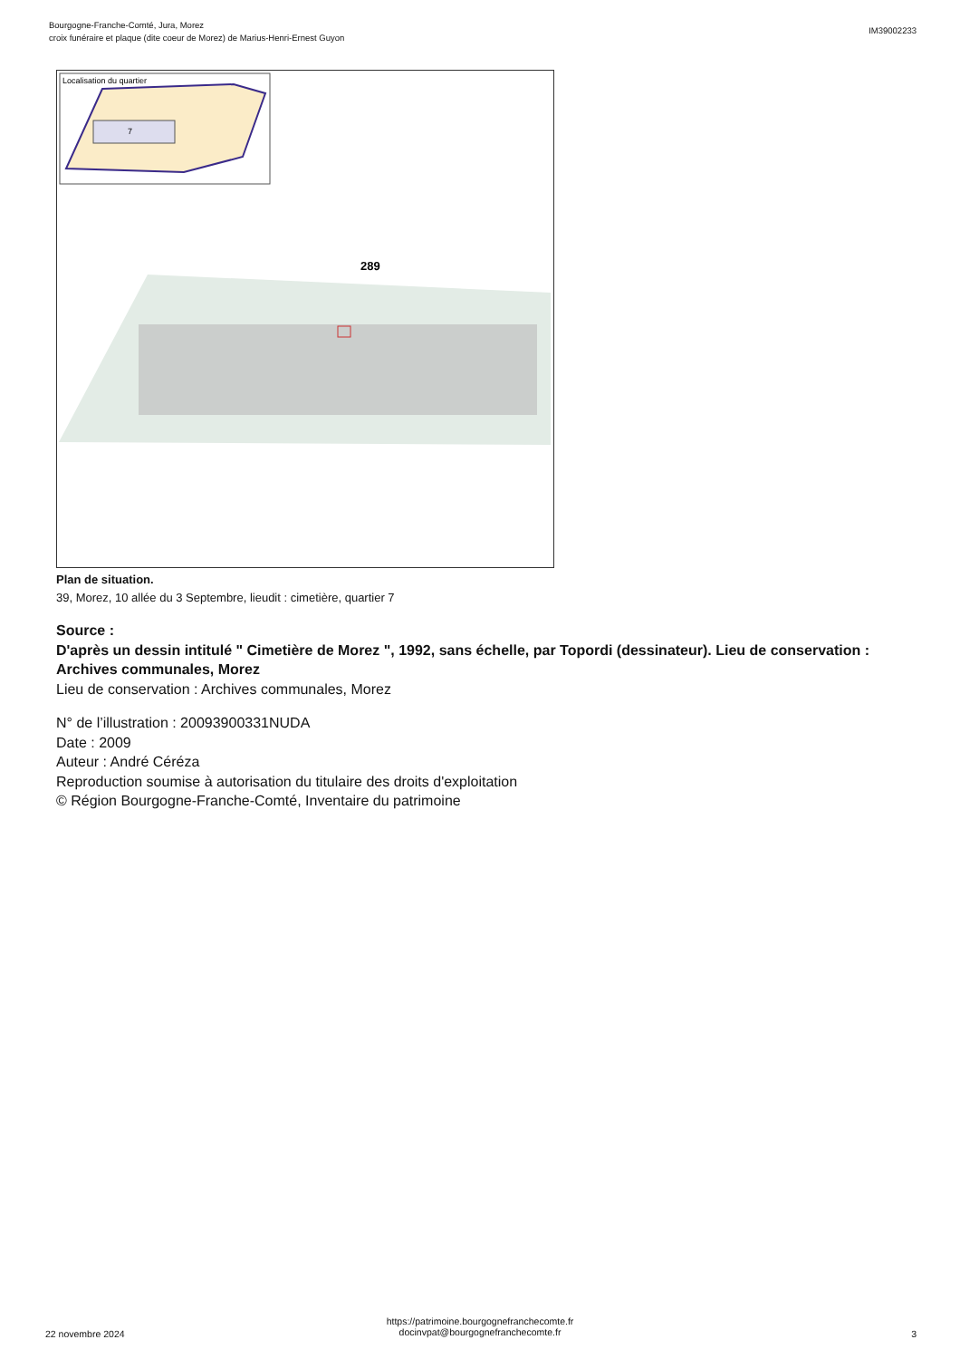Bourgogne-Franche-Comté, Jura, Morez
croix funéraire et plaque (dite coeur de Morez) de Marius-Henri-Ernest Guyon
IM39002233
Localisation du quartier
7
289
Plan de situation.
39, Morez, 10 allée du 3 Septembre, lieudit : cimetière, quartier 7
Source :
D'après un dessin intitulé " Cimetière de Morez ", 1992, sans échelle, par Topordi (dessinateur). Lieu de conservation : Archives communales, Morez
Lieu de conservation : Archives communales, Morez
N° de l’illustration : 20093900331NUDA
Date : 2009
Auteur : André Céréza
Reproduction soumise à autorisation du titulaire des droits d'exploitation
© Région Bourgogne-Franche-Comté, Inventaire du patrimoine
22 novembre 2024
https://patrimoine.bourgognefranchecomte.fr
docinvpat@bourgognefranchecomte.fr
3